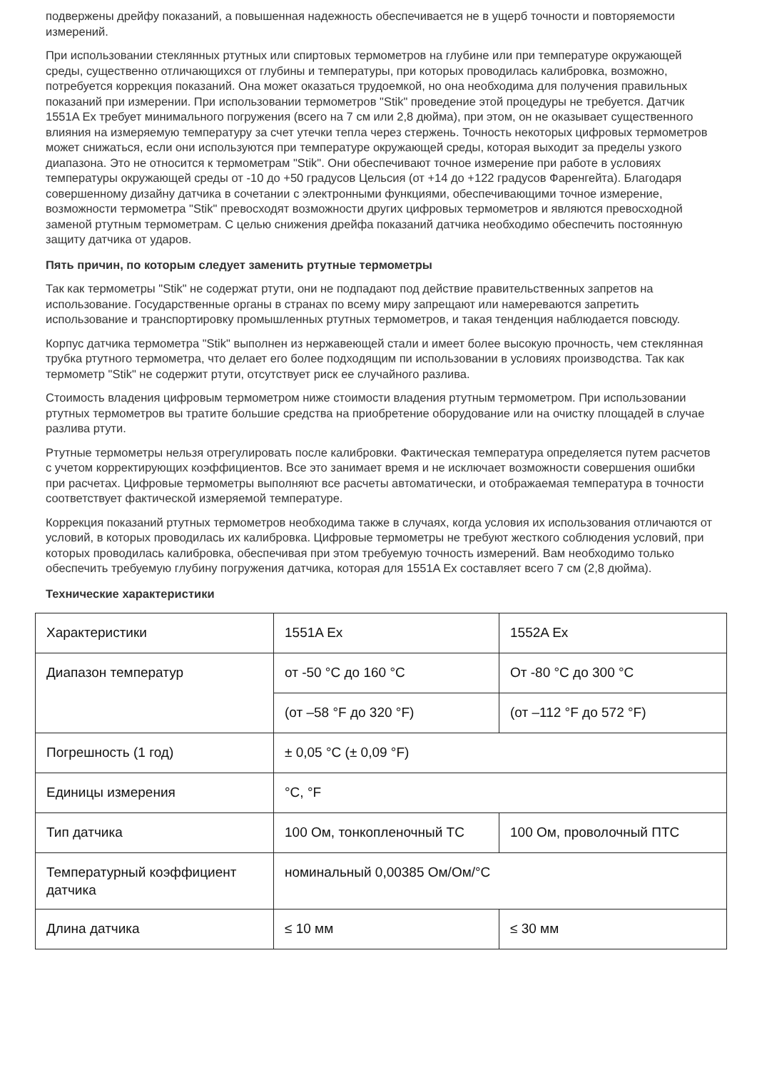подвержены дрейфу показаний, а повышенная надежность обеспечивается не в ущерб точности и повторяемости измерений.
При использовании стеклянных ртутных или спиртовых термометров на глубине или при температуре окружающей среды, существенно отличающихся от глубины и температуры, при которых проводилась калибровка, возможно, потребуется коррекция показаний. Она может оказаться трудоемкой, но она необходима для получения правильных показаний при измерении. При использовании термометров "Stik" проведение этой процедуры не требуется. Датчик 1551A Ex требует минимального погружения (всего на 7 см или 2,8 дюйма), при этом, он не оказывает существенного влияния на измеряемую температуру за счет утечки тепла через стержень. Точность некоторых цифровых термометров может снижаться, если они используются при температуре окружающей среды, которая выходит за пределы узкого диапазона. Это не относится к термометрам "Stik". Они обеспечивают точное измерение при работе в условиях температуры окружающей среды от -10 до +50 градусов Цельсия (от +14 до +122 градусов Фаренгейта). Благодаря совершенному дизайну датчика в сочетании с электронными функциями, обеспечивающими точное измерение, возможности термометра "Stik" превосходят возможности других цифровых термометров и являются превосходной заменой ртутным термометрам. С целью снижения дрейфа показаний датчика необходимо обеспечить постоянную защиту датчика от ударов.
Пять причин, по которым следует заменить ртутные термометры
Так как термометры "Stik" не содержат ртути, они не подпадают под действие правительственных запретов на использование. Государственные органы в странах по всему миру запрещают или намереваются запретить использование и транспортировку промышленных ртутных термометров, и такая тенденция наблюдается повсюду.
Корпус датчика термометра "Stik" выполнен из нержавеющей стали и имеет более высокую прочность, чем стеклянная трубка ртутного термометра, что делает его более подходящим пи использовании в условиях производства. Так как термометр "Stik" не содержит ртути, отсутствует риск ее случайного разлива.
Стоимость владения цифровым термометром ниже стоимости владения ртутным термометром. При использовании ртутных термометров вы тратите большие средства на приобретение оборудование или на очистку площадей в случае разлива ртути.
Ртутные термометры нельзя отрегулировать после калибровки. Фактическая температура определяется путем расчетов с учетом корректирующих коэффициентов. Все это занимает время и не исключает возможности совершения ошибки при расчетах. Цифровые термометры выполняют все расчеты автоматически, и отображаемая температура в точности соответствует фактической измеряемой температуре.
Коррекция показаний ртутных термометров необходима также в случаях, когда условия их использования отличаются от условий, в которых проводилась их калибровка. Цифровые термометры не требуют жесткого соблюдения условий, при которых проводилась калибровка, обеспечивая при этом требуемую точность измерений. Вам необходимо только обеспечить требуемую глубину погружения датчика, которая для 1551A Ex составляет всего 7 см (2,8 дюйма).
Технические характеристики
| Характеристики | 1551A Ex | 1552A Ex |
| Диапазон температур | от -50 °C до 160 °C | От -80 °C до 300 °C |
| | (от –58 °F до 320 °F) | (от –112 °F до 572 °F) |
| Погрешность (1 год) | ± 0,05 °C (± 0,09 °F) | |
| Единицы измерения | °C, °F | |
| Тип датчика | 100 Ом, тонкопленочный ТС | 100 Ом, проволочный ПТС |
| Температурный коэффициент датчика | номинальный 0,00385 Ом/Ом/°C | |
| Длина датчика | ≤ 10 мм | ≤ 30 мм |